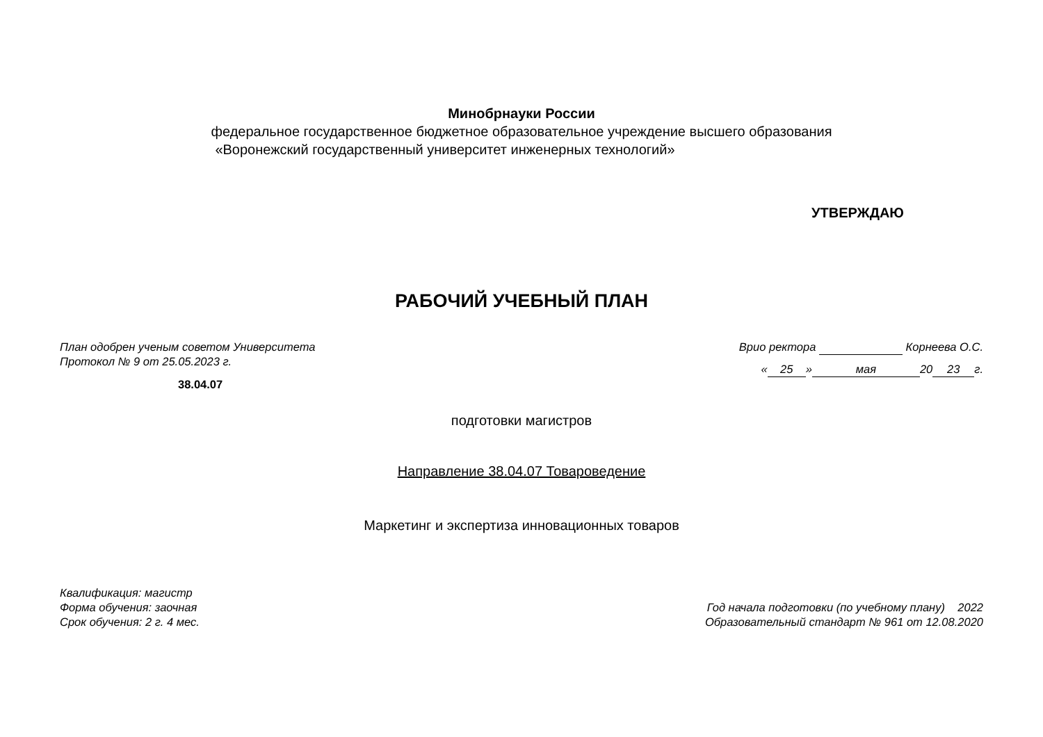Минобрнауки России
федеральное государственное бюджетное образовательное учреждение высшего образования
«Воронежский государственный университет инженерных технологий»
УТВЕРЖДАЮ
РАБОЧИЙ УЧЕБНЫЙ ПЛАН
План одобрен ученым советом Университета
Протокол № 9 от 25.05.2023 г.
38.04.07
Врио ректора Корнеева О.С.
« 25 » мая 20 23 г.
подготовки магистров
Направление 38.04.07 Товароведение
Маркетинг и экспертиза инновационных товаров
Квалификация: магистр
Форма обучения: заочная
Срок обучения: 2 г. 4 мес.
Год начала подготовки (по учебному плану) 2022
Образовательный стандарт № 961 от 12.08.2020